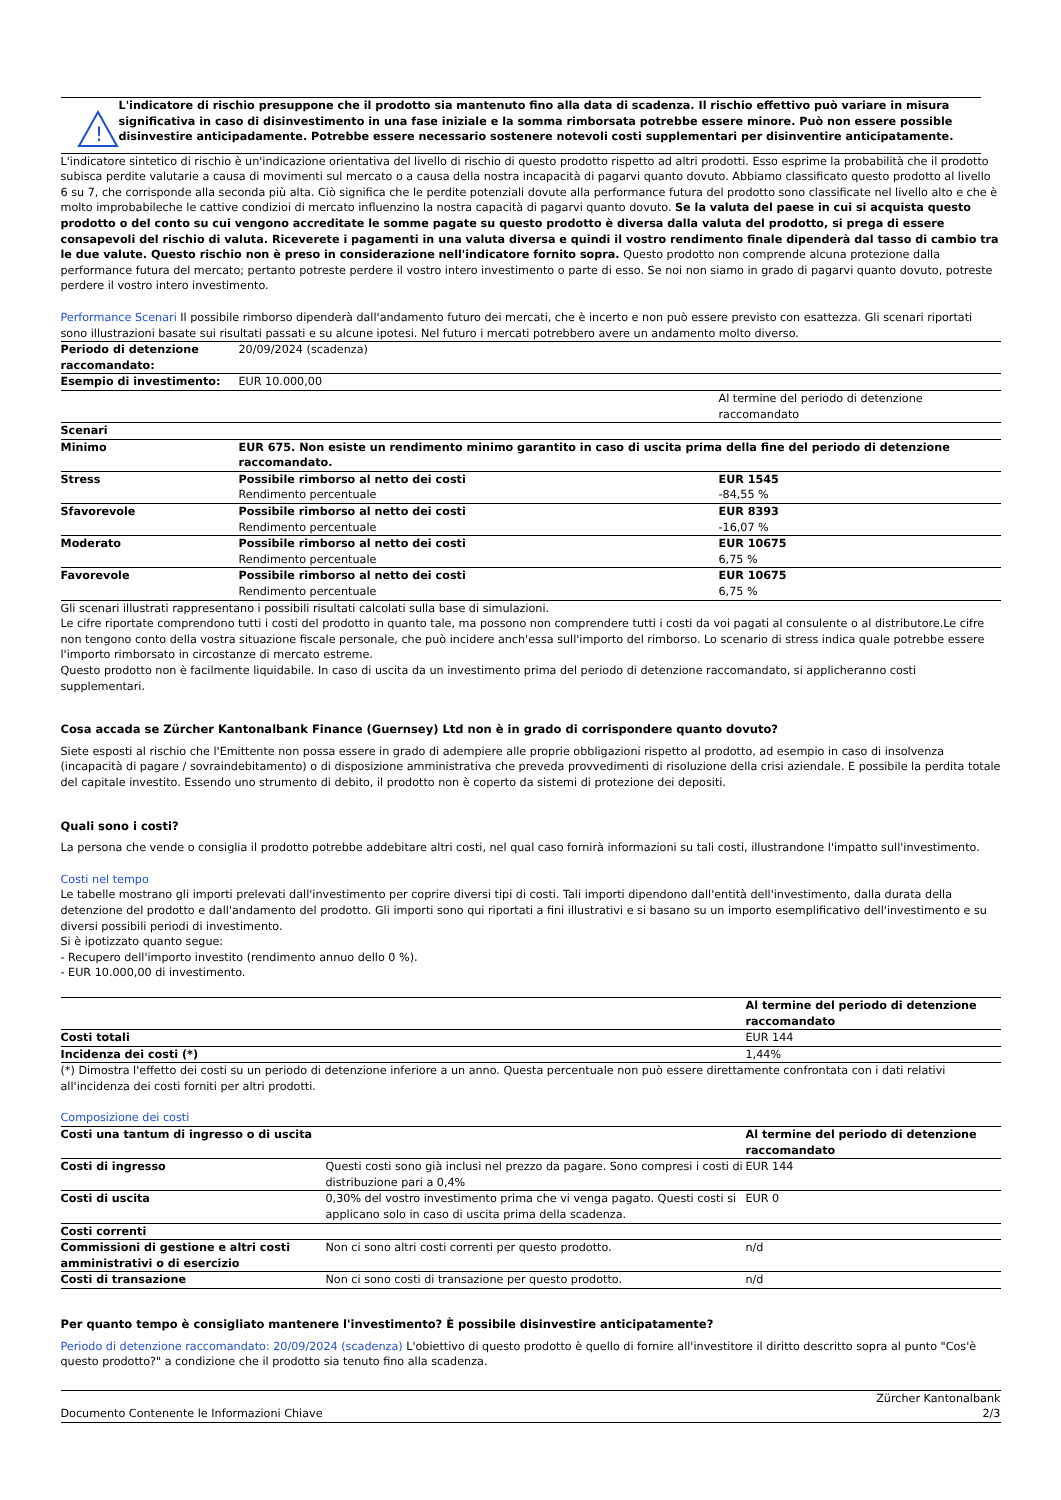!
L'indicatore di rischio presuppone che il prodotto sia mantenuto fino alla data di scadenza. Il rischio effettivo può variare in misura significativa in caso di disinvestimento in una fase iniziale e la somma rimborsata potrebbe essere minore. Può non essere possible disinvestire anticipadamente. Potrebbe essere necessario sostenere notevoli costi supplementari per disinventire anticipatamente.
L'indicatore sintetico di rischio è un'indicazione orientativa del livello di rischio di questo prodotto rispetto ad altri prodotti. Esso esprime la probabilità che il prodotto subisca perdite valutarie a causa di movimenti sul mercato o a causa della nostra incapacità di pagarvi quanto dovuto. Abbiamo classificato questo prodotto al livello 6 su 7, che corrisponde alla seconda più alta. Ciò significa che le perdite potenziali dovute alla performance futura del prodotto sono classificate nel livello alto e che è molto improbabileche le cattive condizioi di mercato influenzino la nostra capacità di pagarvi quanto dovuto. Se la valuta del paese in cui si acquista questo prodotto o del conto su cui vengono accreditate le somme pagate su questo prodotto è diversa dalla valuta del prodotto, si prega di essere consapevoli del rischio di valuta. Riceverete i pagamenti in una valuta diversa e quindi il vostro rendimento finale dipenderà dal tasso di cambio tra le due valute. Questo rischio non è preso in considerazione nell'indicatore fornito sopra. Questo prodotto non comprende alcuna protezione dalla performance futura del mercato; pertanto potreste perdere il vostro intero investimento o parte di esso. Se noi non siamo in grado di pagarvi quanto dovuto, potreste perdere il vostro intero investimento.
Performance Scenari Il possibile rimborso dipenderà dall'andamento futuro dei mercati, che è incerto e non può essere previsto con esattezza. Gli scenari riportati sono illustrazioni basate sui risultati passati e su alcune ipotesi. Nel futuro i mercati potrebbero avere un andamento molto diverso.
| Periodo di detenzione raccomandato: | 20/09/2024 (scadenza) | |
| Esempio di investimento: | EUR 10.000,00 | |
| | | Al termine del periodo di detenzione raccomandato |
| Scenari | | |
| Minimo | EUR 675. Non esiste un rendimento minimo garantito in caso di uscita prima della fine del periodo di detenzione raccomandato. | |
| Stress | Possibile rimborso al netto dei costi Rendimento percentuale | EUR 1545 -84,55 % |
| Sfavorevole | Possibile rimborso al netto dei costi Rendimento percentuale | EUR 8393 -16,07 % |
| Moderato | Possibile rimborso al netto dei costi Rendimento percentuale | EUR 10675 6,75 % |
| Favorevole | Possibile rimborso al netto dei costi Rendimento percentuale | EUR 10675 6,75 % |
Gli scenari illustrati rappresentano i possibili risultati calcolati sulla base di simulazioni.
Le cifre riportate comprendono tutti i costi del prodotto in quanto tale, ma possono non comprendere tutti i costi da voi pagati al consulente o al distributore.Le cifre non tengono conto della vostra situazione fiscale personale, che può incidere anch'essa sull'importo del rimborso. Lo scenario di stress indica quale potrebbe essere l'importo rimborsato in circostanze di mercato estreme.
Questo prodotto non è facilmente liquidabile. In caso di uscita da un investimento prima del periodo di detenzione raccomandato, si applicheranno costi supplementari.
Cosa accada se Zürcher Kantonalbank Finance (Guernsey) Ltd non è in grado di corrispondere quanto dovuto?
Siete esposti al rischio che l'Emittente non possa essere in grado di adempiere alle proprie obbligazioni rispetto al prodotto, ad esempio in caso di insolvenza (incapacità di pagare / sovraindebitamento) o di disposizione amministrativa che preveda provvedimenti di risoluzione della crisi aziendale. E possibile la perdita totale del capitale investito. Essendo uno strumento di debito, il prodotto non è coperto da sistemi di protezione dei depositi.
Quali sono i costi?
La persona che vende o consiglia il prodotto potrebbe addebitare altri costi, nel qual caso fornirà informazioni su tali costi, illustrandone l'impatto sull'investimento.
Costi nel tempo
Le tabelle mostrano gli importi prelevati dall'investimento per coprire diversi tipi di costi. Tali importi dipendono dall'entità dell'investimento, dalla durata della detenzione del prodotto e dall'andamento del prodotto. Gli importi sono qui riportati a fini illustrativi e si basano su un importo esemplificativo dell'investimento e su diversi possibili periodi di investimento.
Si è ipotizzato quanto segue:
- Recupero dell'importo investito (rendimento annuo dello 0 %).
- EUR 10.000,00 di investimento.
| | Al termine del periodo di detenzione raccomandato |
| Costi totali | EUR 144 |
| Incidenza dei costi (*) | 1,44% |
(*) Dimostra l'effetto dei costi su un periodo di detenzione inferiore a un anno. Questa percentuale non può essere direttamente confrontata con i dati relativi all'incidenza dei costi forniti per altri prodotti.
Composizione dei costi
| Costi una tantum di ingresso o di uscita | | Al termine del periodo di detenzione raccomandato |
| Costi di ingresso | Questi costi sono già inclusi nel prezzo da pagare. Sono compresi i costi di distribuzione pari a 0,4% | EUR 144 |
| Costi di uscita | 0,30% del vostro investimento prima che vi venga pagato. Questi costi si applicano solo in caso di uscita prima della scadenza. | EUR 0 |
| Costi correnti | | |
| Commissioni di gestione e altri costi amministrativi o di esercizio | Non ci sono altri costi correnti per questo prodotto. | n/d |
| Costi di transazione | Non ci sono costi di transazione per questo prodotto. | n/d |
Per quanto tempo è consigliato mantenere l'investimento? È possibile disinvestire anticipatamente?
Periodo di detenzione raccomandato: 20/09/2024 (scadenza) L'obiettivo di questo prodotto è quello di fornire all'investitore il diritto descritto sopra al punto "Cos'è questo prodotto?" a condizione che il prodotto sia tenuto fino alla scadenza.
Documento Contenente le Informazioni Chiave Zürcher Kantonalbank
2/3